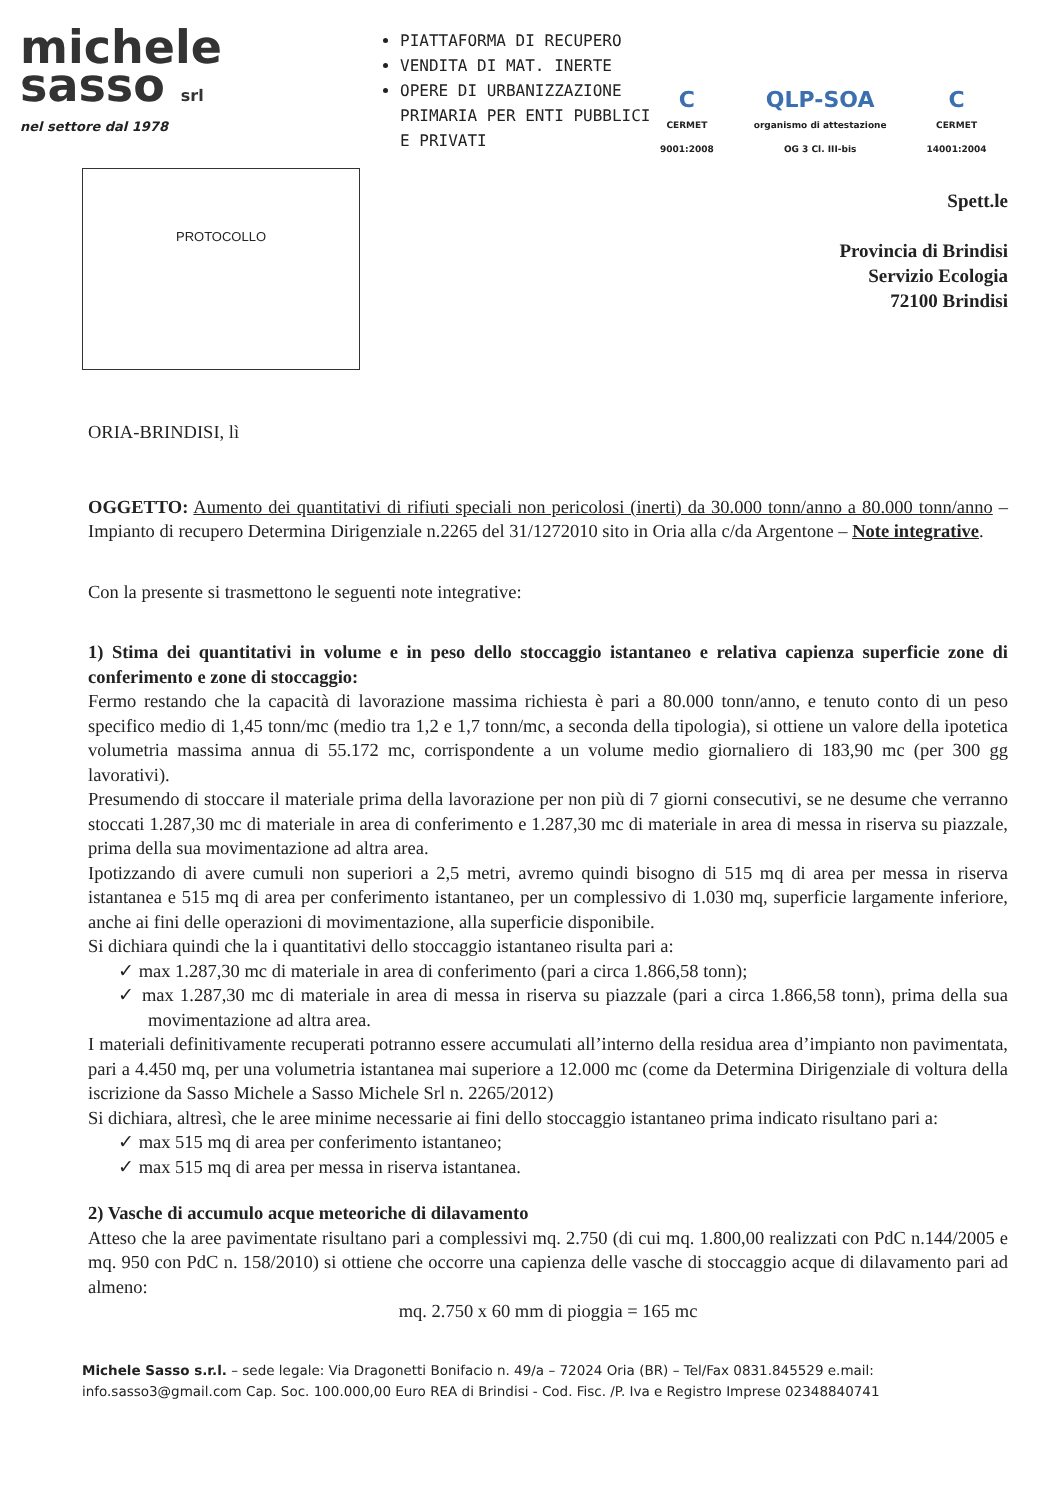michele
sasso srl
nel settore dal 1978
PIATTAFORMA DI RECUPERO
VENDITA DI MAT. INERTE
OPERE DI URBANIZZAZIONE PRIMARIA PER ENTI PUBBLICI E PRIVATI
C
CERMET
9001:2008
QLP-SOA
organismo di attestazione
OG 3 Cl. III-bis
C
CERMET
14001:2004
PROTOCOLLO
Spett.le
Provincia di Brindisi
Servizio Ecologia
72100 Brindisi
ORIA-BRINDISI, lì
OGGETTO: Aumento dei quantitativi di rifiuti speciali non pericolosi (inerti) da 30.000 tonn/anno a 80.000 tonn/anno – Impianto di recupero Determina Dirigenziale n.2265 del 31/1272010 sito in Oria alla c/da Argentone – Note integrative.
Con la presente si trasmettono le seguenti note integrative:
1) Stima dei quantitativi in volume e in peso dello stoccaggio istantaneo e relativa capienza superficie zone di conferimento e zone di stoccaggio:
Fermo restando che la capacità di lavorazione massima richiesta è pari a 80.000 tonn/anno, e tenuto conto di un peso specifico medio di 1,45 tonn/mc (medio tra 1,2 e 1,7 tonn/mc, a seconda della tipologia), si ottiene un valore della ipotetica volumetria massima annua di 55.172 mc, corrispondente a un volume medio giornaliero di 183,90 mc (per 300 gg lavorativi).
Presumendo di stoccare il materiale prima della lavorazione per non più di 7 giorni consecutivi, se ne desume che verranno stoccati 1.287,30 mc di materiale in area di conferimento e 1.287,30 mc di materiale in area di messa in riserva su piazzale, prima della sua movimentazione ad altra area.
Ipotizzando di avere cumuli non superiori a 2,5 metri, avremo quindi bisogno di 515 mq di area per messa in riserva istantanea e 515 mq di area per conferimento istantaneo, per un complessivo di 1.030 mq, superficie largamente inferiore, anche ai fini delle operazioni di movimentazione, alla superficie disponibile.
Si dichiara quindi che la i quantitativi dello stoccaggio istantaneo risulta pari a:
✓ max 1.287,30 mc di materiale in area di conferimento (pari a circa 1.866,58 tonn);
✓ max 1.287,30 mc di materiale in area di messa in riserva su piazzale (pari a circa 1.866,58 tonn), prima della sua movimentazione ad altra area.
I materiali definitivamente recuperati potranno essere accumulati all’interno della residua area d’impianto non pavimentata, pari a 4.450 mq, per una volumetria istantanea mai superiore a 12.000 mc (come da Determina Dirigenziale di voltura della iscrizione da Sasso Michele a Sasso Michele Srl n. 2265/2012)
Si dichiara, altresì, che le aree minime necessarie ai fini dello stoccaggio istantaneo prima indicato risultano pari a:
✓ max 515 mq di area per conferimento istantaneo;
✓ max 515 mq di area per messa in riserva istantanea.
2) Vasche di accumulo acque meteoriche di dilavamento
Atteso che la aree pavimentate risultano pari a complessivi mq. 2.750 (di cui mq. 1.800,00 realizzati con PdC n.144/2005 e mq. 950 con PdC n. 158/2010) si ottiene che occorre una capienza delle vasche di stoccaggio acque di dilavamento pari ad almeno:
mq. 2.750 x 60 mm di pioggia = 165 mc
Michele Sasso s.r.l. – sede legale: Via Dragonetti Bonifacio n. 49/a – 72024 Oria (BR) – Tel/Fax 0831.845529 e.mail: info.sasso3@gmail.com Cap. Soc. 100.000,00 Euro REA di Brindisi - Cod. Fisc. /P. Iva e Registro Imprese 02348840741